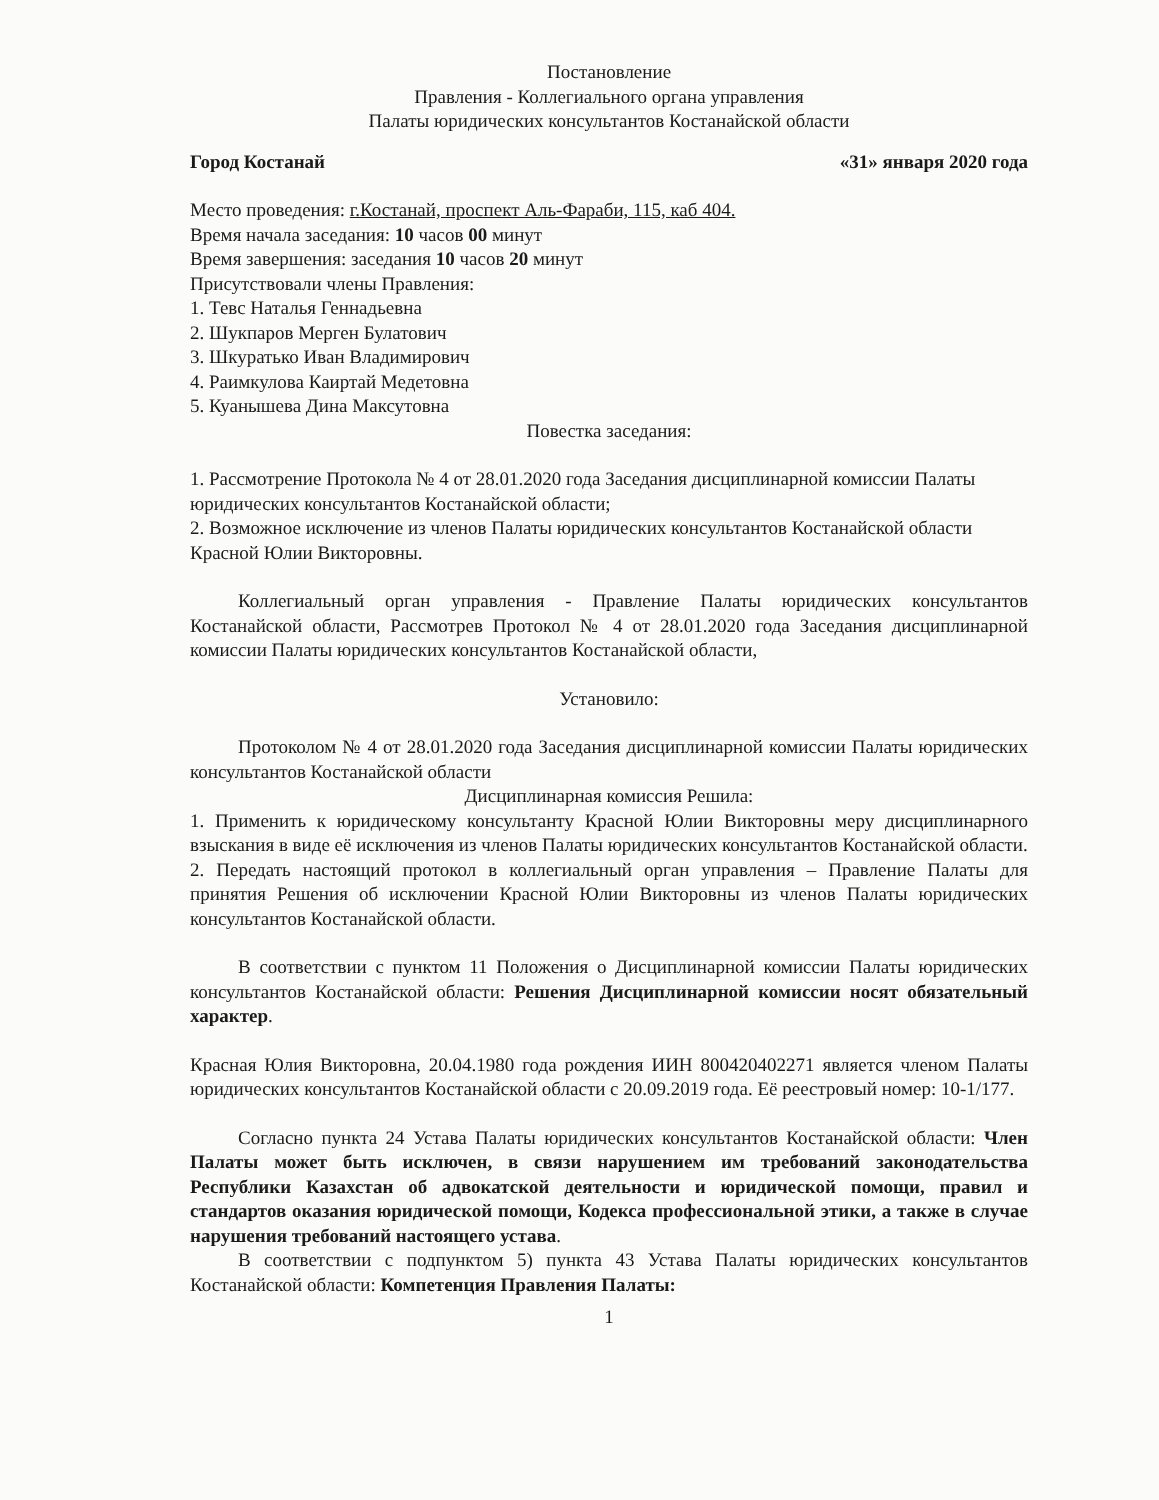Постановление
Правления - Коллегиального органа управления
Палаты юридических консультантов Костанайской области
Город Костанай «31» января 2020 года
Место проведения: г.Костанай, проспект Аль-Фараби, 115, каб 404.
Время начала заседания: 10 часов 00 минут
Время завершения: заседания 10 часов 20 минут
Присутствовали члены Правления:
1. Тевс Наталья Геннадьевна
2. Шукпаров Мерген Булатович
3. Шкуратько Иван Владимирович
4. Раимкулова Каиртай Медетовна
5. Куанышева Дина Максутовна
Повестка заседания:
1. Рассмотрение Протокола № 4 от 28.01.2020 года Заседания дисциплинарной комиссии Палаты юридических консультантов Костанайской области;
2. Возможное исключение из членов Палаты юридических консультантов Костанайской области Красной Юлии Викторовны.
Коллегиальный орган управления - Правление Палаты юридических консультантов Костанайской области, Рассмотрев Протокол № 4 от 28.01.2020 года Заседания дисциплинарной комиссии Палаты юридических консультантов Костанайской области,
Установило:
Протоколом № 4 от 28.01.2020 года Заседания дисциплинарной комиссии Палаты юридических консультантов Костанайской области
Дисциплинарная комиссия Решила:
1. Применить к юридическому консультанту Красной Юлии Викторовны меру дисциплинарного взыскания в виде её исключения из членов Палаты юридических консультантов Костанайской области.
2. Передать настоящий протокол в коллегиальный орган управления – Правление Палаты для принятия Решения об исключении Красной Юлии Викторовны из членов Палаты юридических консультантов Костанайской области.
В соответствии с пунктом 11 Положения о Дисциплинарной комиссии Палаты юридических консультантов Костанайской области: Решения Дисциплинарной комиссии носят обязательный характер.
Красная Юлия Викторовна, 20.04.1980 года рождения ИИН 800420402271 является членом Палаты юридических консультантов Костанайской области с 20.09.2019 года. Её реестровый номер: 10-1/177.
Согласно пункта 24 Устава Палаты юридических консультантов Костанайской области: Член Палаты может быть исключен, в связи нарушением им требований законодательства Республики Казахстан об адвокатской деятельности и юридической помощи, правил и стандартов оказания юридической помощи, Кодекса профессиональной этики, а также в случае нарушения требований настоящего устава.
В соответствии с подпунктом 5) пункта 43 Устава Палаты юридических консультантов Костанайской области: Компетенция Правления Палаты:
1